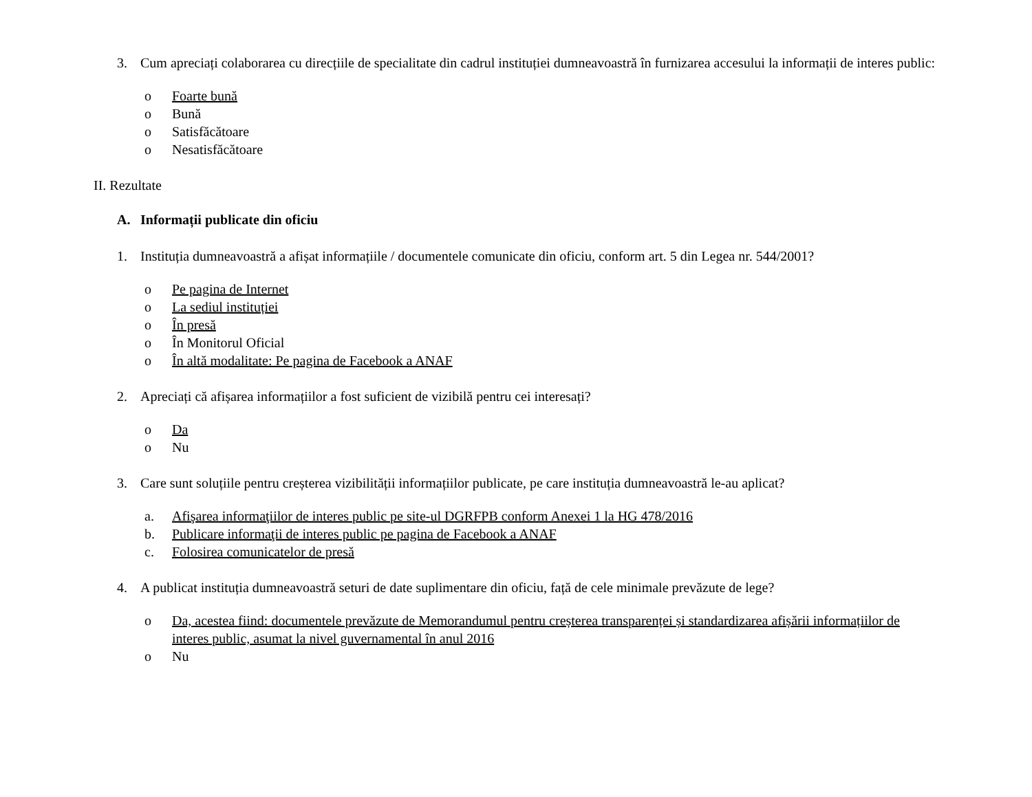3. Cum apreciați colaborarea cu direcțiile de specialitate din cadrul instituției dumneavoastră în furnizarea accesului la informații de interes public:
o Foarte bună
o Bună
o Satisfăcătoare
o Nesatisfăcătoare
II. Rezultate
A. Informații publicate din oficiu
1. Instituția dumneavoastră a afișat informațiile / documentele comunicate din oficiu, conform art. 5 din Legea nr. 544/2001?
o Pe pagina de Internet
o La sediul instituției
o În presă
o În Monitorul Oficial
o În altă modalitate: Pe pagina de Facebook a ANAF
2. Apreciați că afișarea informațiilor a fost suficient de vizibilă pentru cei interesați?
o Da
o Nu
3. Care sunt soluțiile pentru creșterea vizibilității informațiilor publicate, pe care instituția dumneavoastră le-au aplicat?
a. Afişarea informaţiilor de interes public pe site-ul DGRFPB conform Anexei 1 la HG 478/2016
b. Publicare informaţii de interes public pe pagina de Facebook a ANAF
c. Folosirea comunicatelor de presă
4. A publicat instituția dumneavoastră seturi de date suplimentare din oficiu, față de cele minimale prevăzute de lege?
o Da, acestea fiind: documentele prevăzute de Memorandumul pentru creșterea transparenței și standardizarea afișării informațiilor de interes public, asumat la nivel guvernamental în anul 2016
o Nu